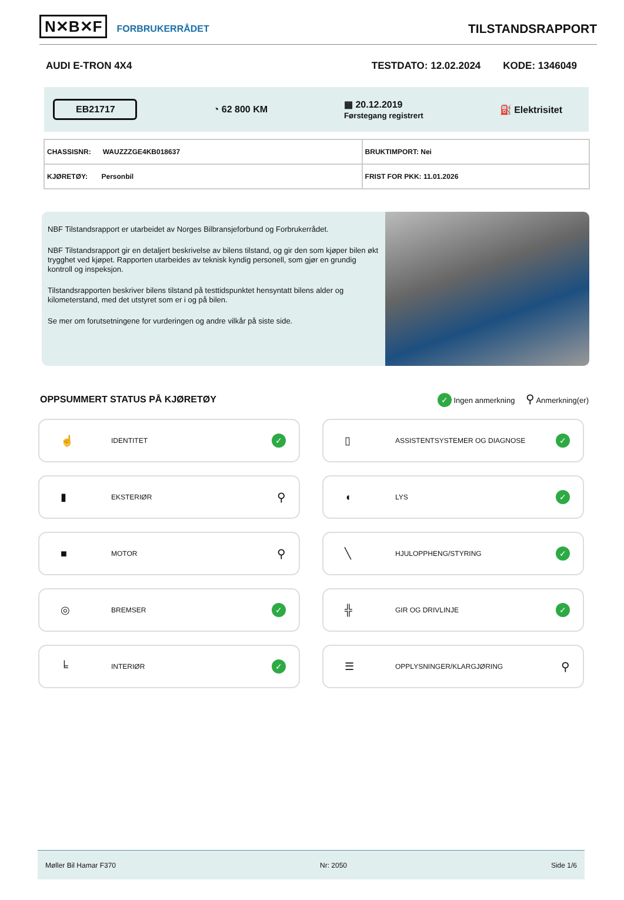N✕B✕F FORBRUKERRÅDET
TILSTANDSRAPPORT
AUDI E-TRON 4X4 TESTDATO: 12.02.2024 KODE: 1346049
EB21717 ◔ 62 800 KM ▦ 20.12.2019
Førstegang registrert ⛽ Elektrisitet
| CHASSISNR: WAUZZZGE4KB018637 | BRUKTIMPORT: Nei |
| KJØRETØY: Personbil | FRIST FOR PKK: 11.01.2026 |
NBF Tilstandsrapport er utarbeidet av Norges Bilbransjeforbund og Forbrukerrådet.
NBF Tilstandsrapport gir en detaljert beskrivelse av bilens tilstand, og gir den som kjøper bilen økt trygghet ved kjøpet. Rapporten utarbeides av teknisk kyndig personell, som gjør en grundig kontroll og inspeksjon.
Tilstandsrapporten beskriver bilens tilstand på testtidspunktet hensyntatt bilens alder og kilometerstand, med det utstyret som er i og på bilen.
Se mer om forutsetningene for vurderingen og andre vilkår på siste side.
OPPSUMMERT STATUS PÅ KJØRETØY
✓ Ingen anmerkning ⚲ Anmerkning(er)
☝ IDENTITET ✓
▯ ASSISTENTSYSTEMER OG DIAGNOSE ✓
▮ EKSTERIØR ⚲
◖ LYS ✓
■ MOTOR ⚲
╲ HJULOPPHENG/STYRING ✓
◎ BREMSER ✓
╬ GIR OG DRIVLINJE ✓
╘ INTERIØR ✓
☰ OPPLYSNINGER/KLARGJØRING ⚲
Møller Bil Hamar F370 Nr: 2050 Side 1/6